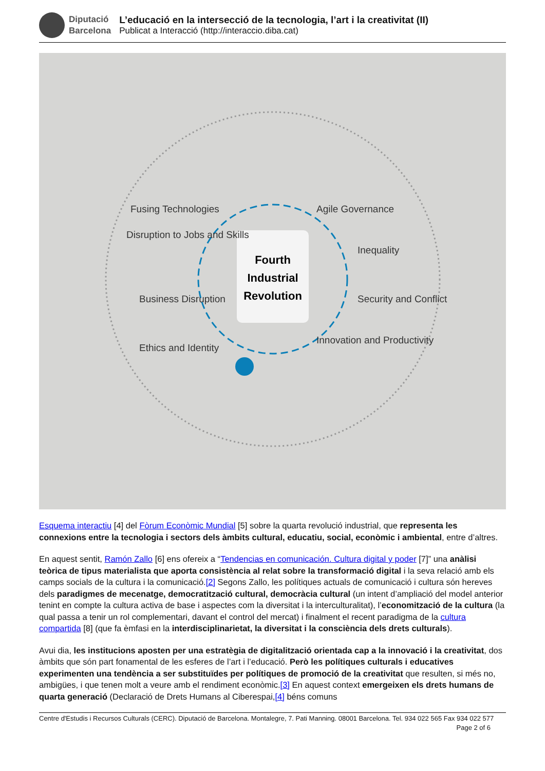Diputació
Barcelona
L’educació en la intersecció de la tecnologia, l’art i la creativitat (II)
Publicat a Interacció (http://interaccio.diba.cat)
Fourth
Industrial
Revolution
Fusing Technologies
Agile Governance
Disruption to Jobs and Skills
Inequality
Business Disruption
Security and Conflict
Ethics and Identity
Innovation and Productivity
Esquema interactiu [4] del Fòrum Econòmic Mundial [5] sobre la quarta revolució industrial, que representa les connexions entre la tecnologia i sectors dels àmbits cultural, educatiu, social, econòmic i ambiental, entre d’altres.
En aquest sentit, Ramón Zallo [6] ens ofereix a “Tendencias en comunicación. Cultura digital y poder [7]” una anàlisi teòrica de tipus materialista que aporta consistència al relat sobre la transformació digital i la seva relació amb els camps socials de la cultura i la comunicació.[2] Segons Zallo, les polítiques actuals de comunicació i cultura són hereves dels paradigmes de mecenatge, democratització cultural, democràcia cultural (un intent d’ampliació del model anterior tenint en compte la cultura activa de base i aspectes com la diversitat i la interculturalitat), l’economització de la cultura (la qual passa a tenir un rol complementari, davant el control del mercat) i finalment el recent paradigma de la cultura compartida [8] (que fa èmfasi en la interdisciplinarietat, la diversitat i la consciència dels drets culturals).
Avui dia, les institucions aposten per una estratègia de digitalització orientada cap a la innovació i la creativitat, dos àmbits que són part fonamental de les esferes de l’art i l’educació. Però les polítiques culturals i educatives experimenten una tendència a ser substituïdes per polítiques de promoció de la creativitat que resulten, si més no, ambigües, i que tenen molt a veure amb el rendiment econòmic.[3] En aquest context emergeixen els drets humans de quarta generació (Declaració de Drets Humans al Ciberespai,[4] béns comuns
Centre d'Estudis i Recursos Culturals (CERC). Diputació de Barcelona. Montalegre, 7. Pati Manning. 08001 Barcelona. Tel. 934 022 565 Fax 934 022 577 Page 2 of 6